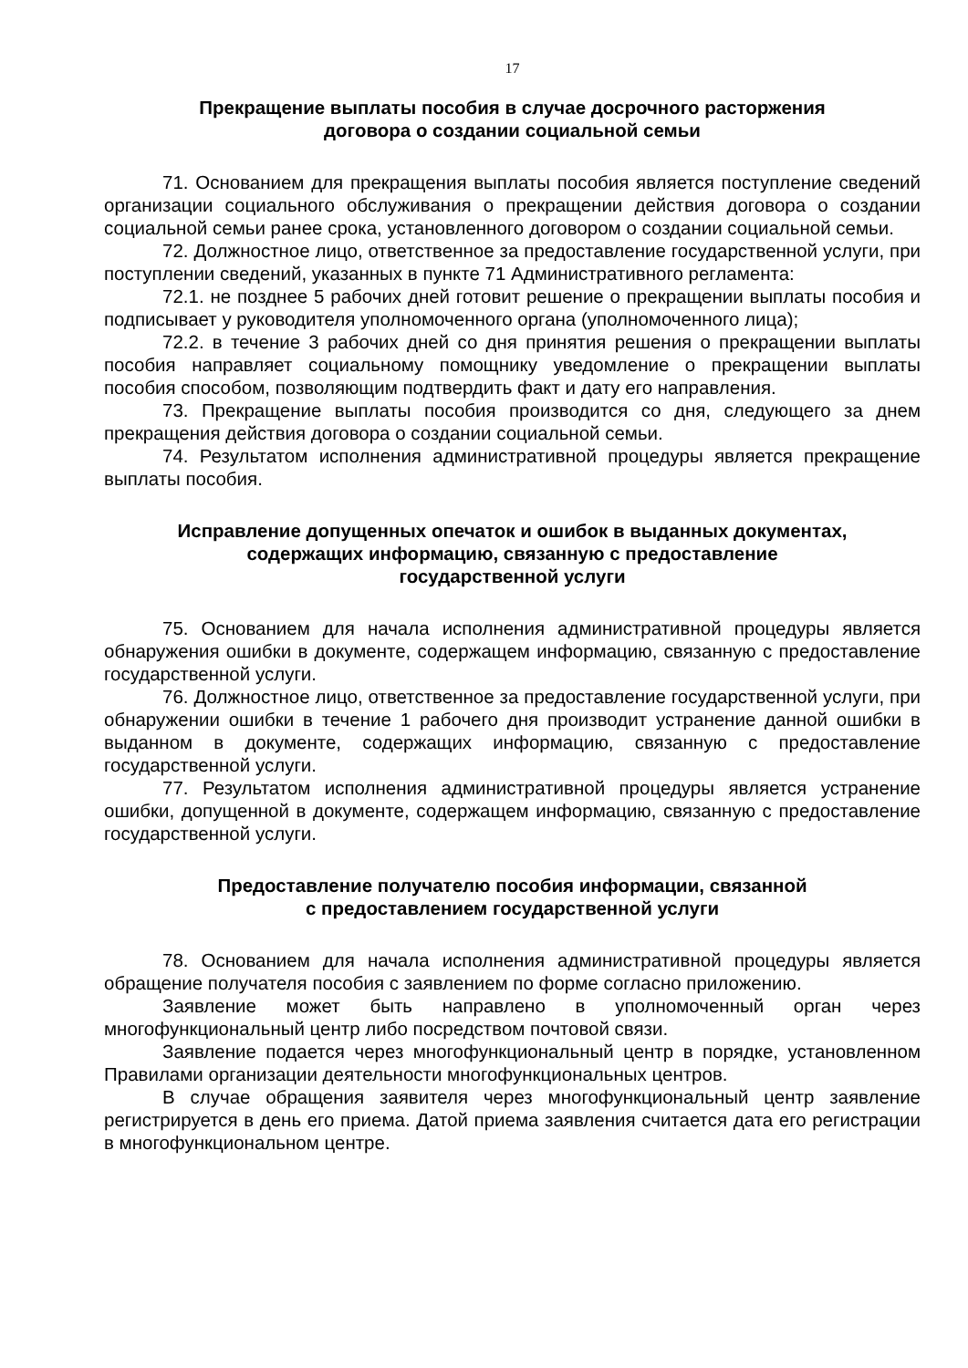17
Прекращение выплаты пособия в случае досрочного расторжения
договора о создании социальной семьи
71. Основанием для прекращения выплаты пособия является поступление сведений организации социального обслуживания о прекращении действия договора о создании социальной семьи ранее срока, установленного договором о создании социальной семьи.
72. Должностное лицо, ответственное за предоставление государственной услуги, при поступлении сведений, указанных в пункте 71 Административного регламента:
72.1. не позднее 5 рабочих дней готовит решение о прекращении выплаты пособия и подписывает у руководителя уполномоченного органа (уполномоченного лица);
72.2. в течение 3 рабочих дней со дня принятия решения о прекращении выплаты пособия направляет социальному помощнику уведомление о прекращении выплаты пособия способом, позволяющим подтвердить факт и дату его направления.
73. Прекращение выплаты пособия производится со дня, следующего за днем прекращения действия договора о создании социальной семьи.
74. Результатом исполнения административной процедуры является прекращение выплаты пособия.
Исправление допущенных опечаток и ошибок в выданных документах,
содержащих информацию, связанную с предоставление
государственной услуги
75. Основанием для начала исполнения административной процедуры является обнаружения ошибки в документе, содержащем информацию, связанную с предоставление государственной услуги.
76. Должностное лицо, ответственное за предоставление государственной услуги, при обнаружении ошибки в течение 1 рабочего дня производит устранение данной ошибки в выданном в документе, содержащих информацию, связанную с предоставление государственной услуги.
77. Результатом исполнения административной процедуры является устранение ошибки, допущенной в документе, содержащем информацию, связанную с предоставление государственной услуги.
Предоставление получателю пособия информации, связанной
с предоставлением государственной услуги
78. Основанием для начала исполнения административной процедуры является обращение получателя пособия с заявлением по форме согласно приложению.
Заявление может быть направлено в уполномоченный орган через многофункциональный центр либо посредством почтовой связи.
Заявление подается через многофункциональный центр в порядке, установленном Правилами организации деятельности многофункциональных центров.
В случае обращения заявителя через многофункциональный центр заявление регистрируется в день его приема. Датой приема заявления считается дата его регистрации в многофункциональном центре.